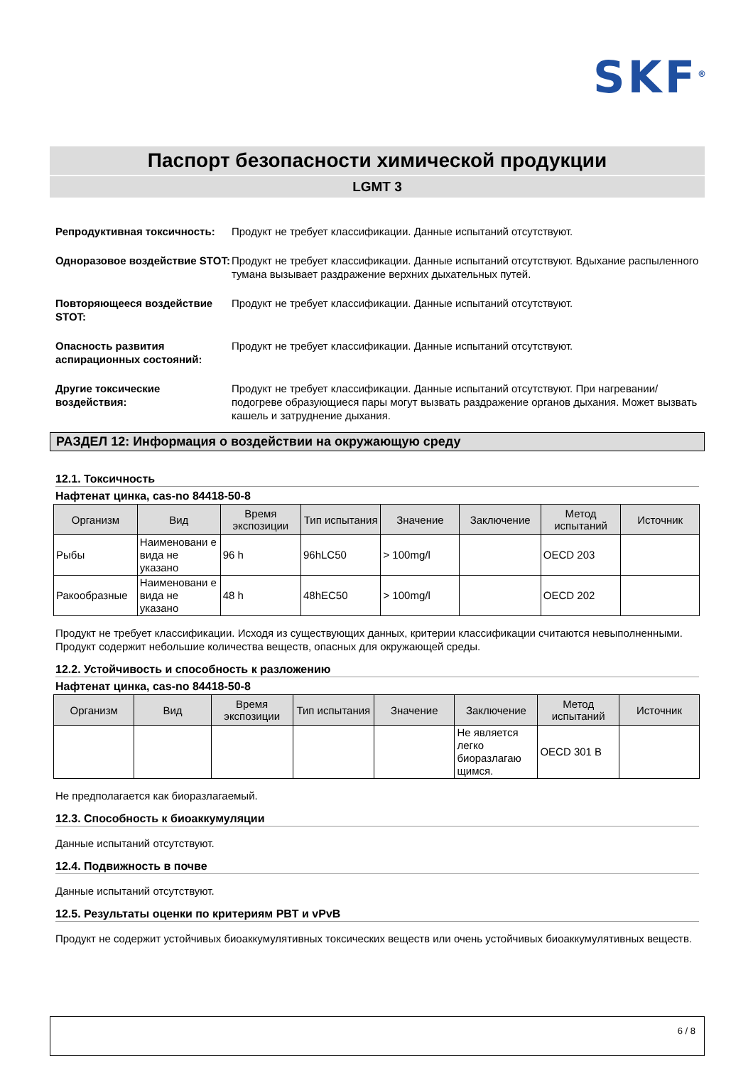SKF<sup>®</sup>
Паспорт безопасности химической продукции
LGMT 3
Репродуктивная токсичность: Продукт не требует классификации. Данные испытаний отсутствуют.
Одноразовое воздействие STOT:
Продукт не требует классификации. Данные испытаний отсутствуют. Вдыхание распыленного тумана вызывает раздражение верхних дыхательных путей.
Повторяющееся воздействие STOT:
Продукт не требует классификации. Данные испытаний отсутствуют.
Опасность развития аспирационных состояний:
Продукт не требует классификации. Данные испытаний отсутствуют.
Другие токсические воздействия:
Продукт не требует классификации. Данные испытаний отсутствуют. При нагревании/подогреве образующиеся пары могут вызвать раздражение органов дыхания. Может вызвать кашель и затруднение дыхания.
РАЗДЕЛ 12: Информация о воздействии на окружающую среду
12.1. Токсичность
Нафтенат цинка, cas-no 84418-50-8
| Организм | Вид | Время экспозиции | Тип испытания | Значение | Заключение | Метод испытаний | Источник |
| --- | --- | --- | --- | --- | --- | --- | --- |
| Рыбы | Наименовани е вида не указано | 96 h | 96hLC50 | > 100mg/l | | OECD 203 | |
| Ракообразные | Наименовани е вида не указано | 48 h | 48hEC50 | > 100mg/l | | OECD 202 | |
Продукт не требует классификации. Исходя из существующих данных, критерии классификации считаются невыполненными. Продукт содержит небольшие количества веществ, опасных для окружающей среды.
12.2. Устойчивость и способность к разложению
Нафтенат цинка, cas-no 84418-50-8
| Организм | Вид | Время экспозиции | Тип испытания | Значение | Заключение | Метод испытаний | Источник |
| --- | --- | --- | --- | --- | --- | --- | --- |
| | | | | | Не является легко биоразлагаю щимся. | OECD 301 B | |
Не предполагается как биоразлагаемый.
12.3. Способность к биоаккумуляции
Данные испытаний отсутствуют.
12.4. Подвижность в почве
Данные испытаний отсутствуют.
12.5. Результаты оценки по критериям PBT и vPvB
Продукт не содержит устойчивых биоаккумулятивных токсических веществ или очень устойчивых биоаккумулятивных веществ.
6 / 8